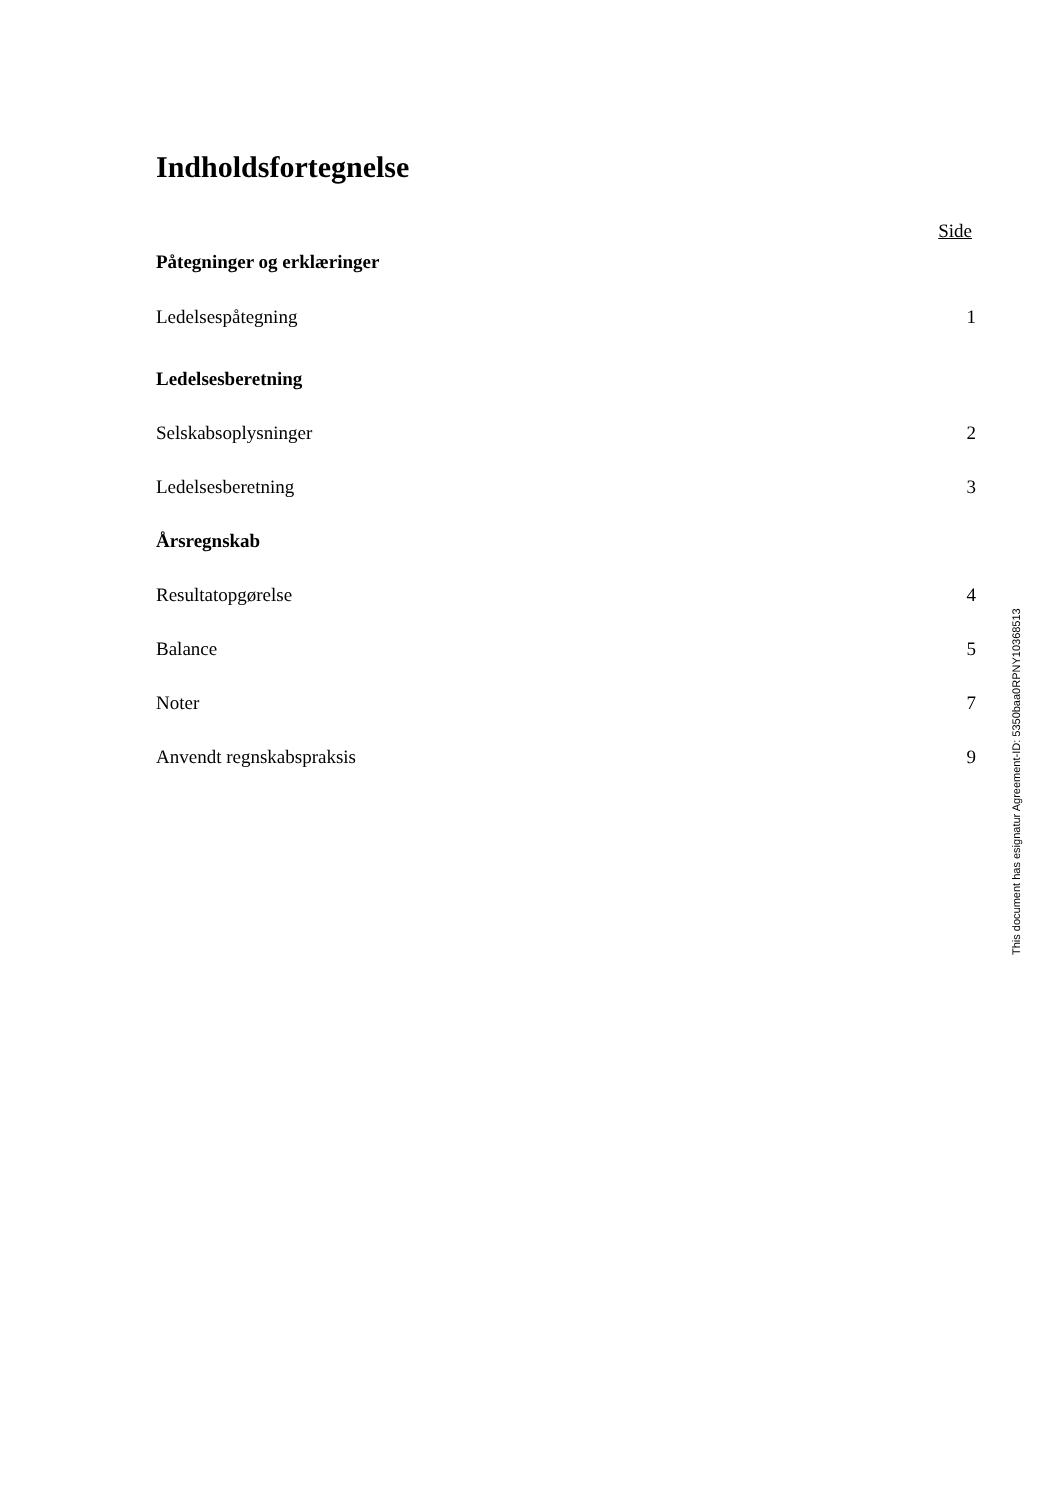Indholdsfortegnelse
Side
Påtegninger og erklæringer
Ledelsespåtegning 1
Ledelsesberetning
Selskabsoplysninger 2
Ledelsesberetning 3
Årsregnskab
Resultatopgørelse 4
Balance 5
Noter 7
Anvendt regnskabspraksis 9
This document has esignatur Agreement-ID: 5350baa0RPNY10368513